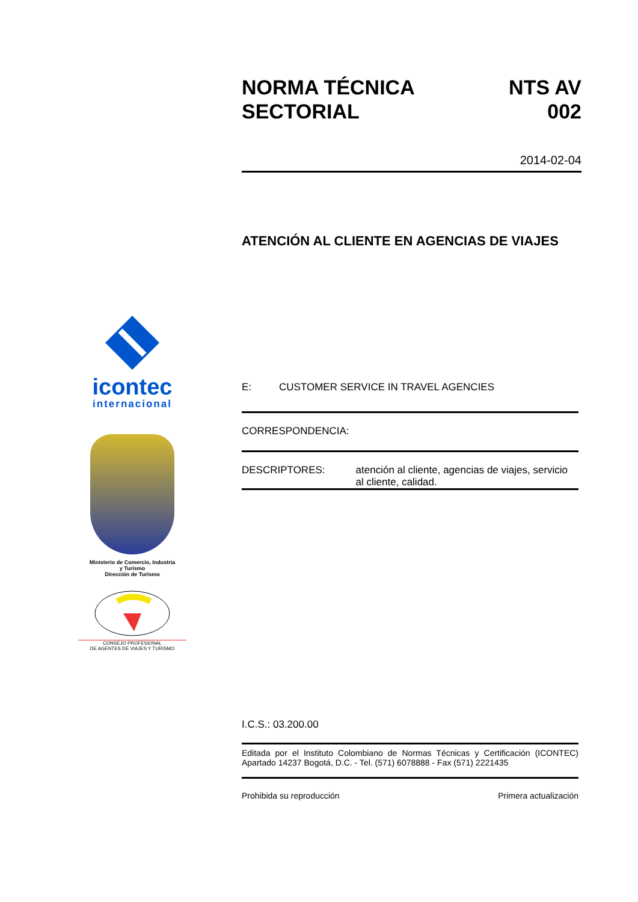icontec
internacional
Ministerio de Comercio, Industria
y Turismo
Dirección de Turismo
CONSEJO PROFESIONAL
DE AGENTES DE VIAJES Y TURISMO
NORMA TÉCNICA
SECTORIAL NTS AV
002
2014-02-04
ATENCIÓN AL CLIENTE EN AGENCIAS DE VIAJES
E: CUSTOMER SERVICE IN TRAVEL AGENCIES
CORRESPONDENCIA:
DESCRIPTORES: atención al cliente, agencias de viajes, servicio al cliente, calidad.
I.C.S.: 03.200.00
Editada por el Instituto Colombiano de Normas Técnicas y Certificación (ICONTEC) Apartado 14237 Bogotá, D.C. - Tel. (571) 6078888 - Fax (571) 2221435
Prohibida su reproducción Primera actualización